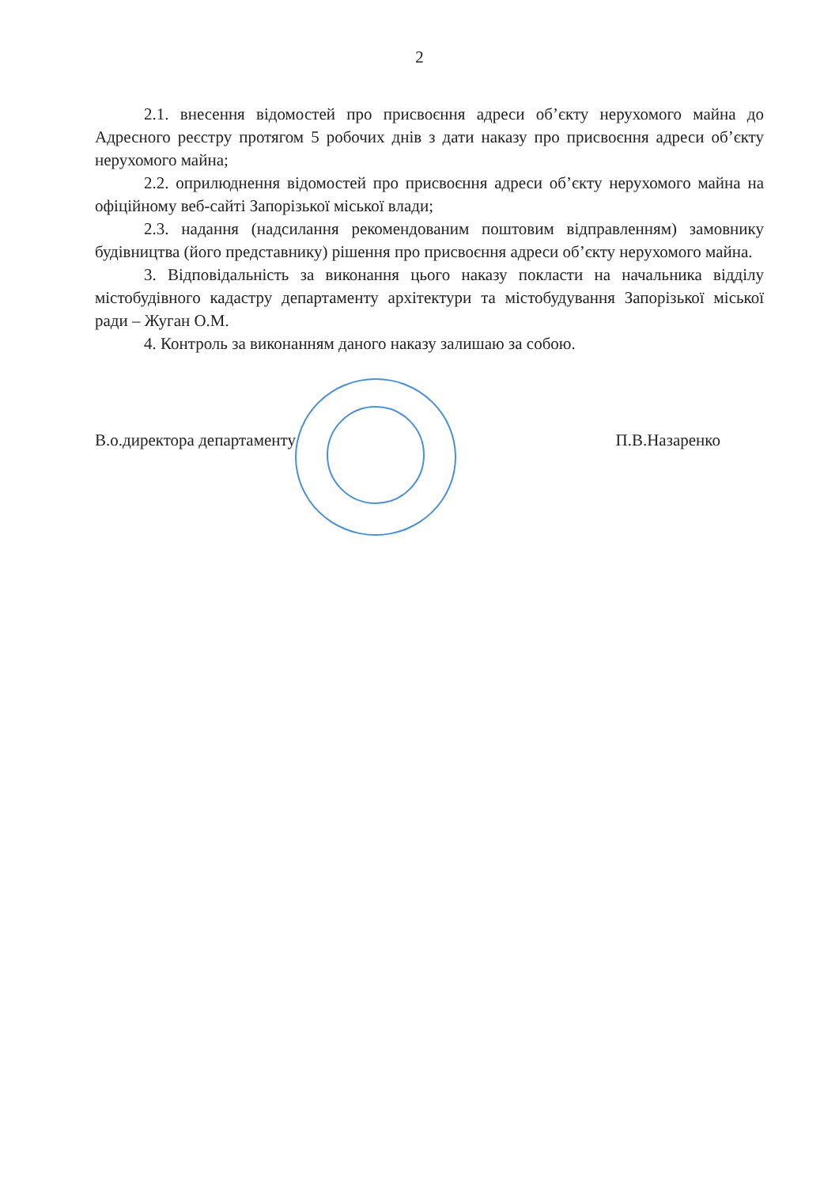2
2.1. внесення відомостей про присвоєння адреси об’єкту нерухомого майна до Адресного реєстру протягом 5 робочих днів з дати наказу про присвоєння адреси об’єкту нерухомого майна;
2.2. оприлюднення відомостей про присвоєння адреси об’єкту нерухомого майна на офіційному веб-сайті Запорізької міської влади;
2.3. надання (надсилання рекомендованим поштовим відправленням) замовнику будівництва (його представнику) рішення про присвоєння адреси об’єкту нерухомого майна.
3. Відповідальність за виконання цього наказу покласти на начальника відділу містобудівного кадастру департаменту архітектури та містобудування Запорізької міської ради – Жуган О.М.
4. Контроль за виконанням даного наказу залишаю за собою.
В.о.директора департаменту П.В.Назаренко